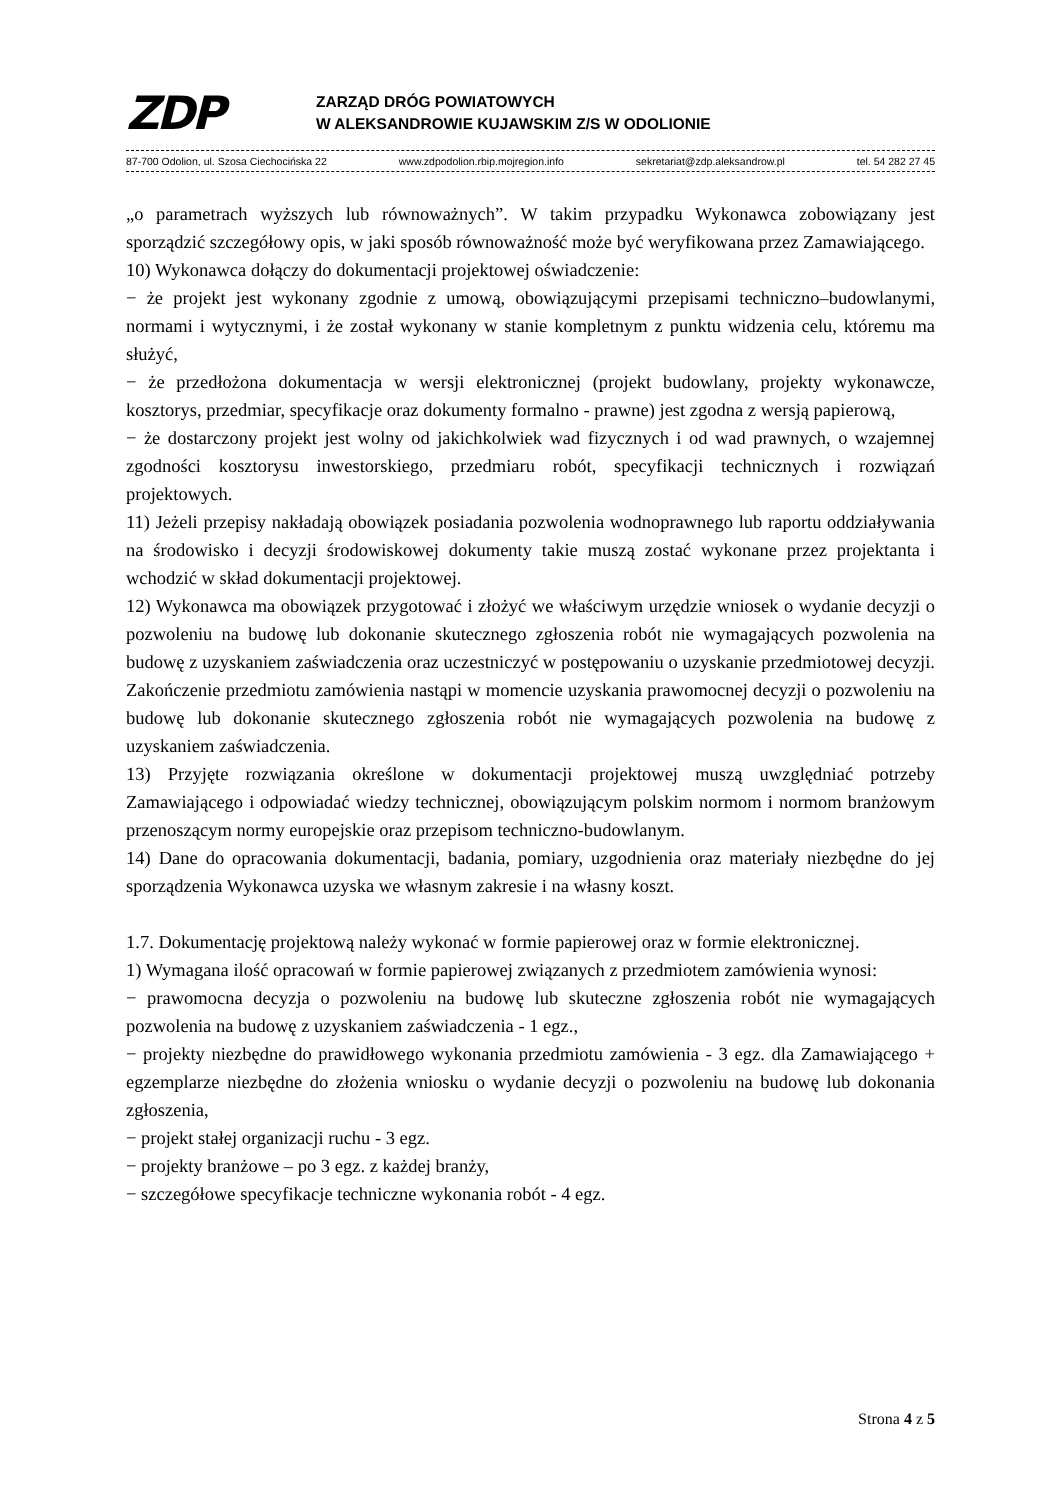ZDP
ZARZĄD DRÓG POWIATOWYCH
W ALEKSANDROWIE KUJAWSKIM Z/S W ODOLIONIE
87-700 Odolion, ul. Szosa Ciechocińska 22 www.zdpodolion.rbip.mojregion.info sekretariat@zdp.aleksandrow.pl tel. 54 282 27 45
„o parametrach wyższych lub równoważnych”. W takim przypadku Wykonawca zobowiązany jest sporządzić szczegółowy opis, w jaki sposób równoważność może być weryfikowana przez Zamawiającego.
10) Wykonawca dołączy do dokumentacji projektowej oświadczenie:
− że projekt jest wykonany zgodnie z umową, obowiązującymi przepisami techniczno–budowlanymi, normami i wytycznymi, i że został wykonany w stanie kompletnym z punktu widzenia celu, któremu ma służyć,
− że przedłożona dokumentacja w wersji elektronicznej (projekt budowlany, projekty wykonawcze, kosztorys, przedmiar, specyfikacje oraz dokumenty formalno - prawne) jest zgodna z wersją papierową,
− że dostarczony projekt jest wolny od jakichkolwiek wad fizycznych i od wad prawnych, o wzajemnej zgodności kosztorysu inwestorskiego, przedmiaru robót, specyfikacji technicznych i rozwiązań projektowych.
11) Jeżeli przepisy nakładają obowiązek posiadania pozwolenia wodnoprawnego lub raportu oddziaływania na środowisko i decyzji środowiskowej dokumenty takie muszą zostać wykonane przez projektanta i wchodzić w skład dokumentacji projektowej.
12) Wykonawca ma obowiązek przygotować i złożyć we właściwym urzędzie wniosek o wydanie decyzji o pozwoleniu na budowę lub dokonanie skutecznego zgłoszenia robót nie wymagających pozwolenia na budowę z uzyskaniem zaświadczenia oraz uczestniczyć w postępowaniu o uzyskanie przedmiotowej decyzji. Zakończenie przedmiotu zamówienia nastąpi w momencie uzyskania prawomocnej decyzji o pozwoleniu na budowę lub dokonanie skutecznego zgłoszenia robót nie wymagających pozwolenia na budowę z uzyskaniem zaświadczenia.
13) Przyjęte rozwiązania określone w dokumentacji projektowej muszą uwzględniać potrzeby Zamawiającego i odpowiadać wiedzy technicznej, obowiązującym polskim normom i normom branżowym przenoszącym normy europejskie oraz przepisom techniczno-budowlanym.
14) Dane do opracowania dokumentacji, badania, pomiary, uzgodnienia oraz materiały niezbędne do jej sporządzenia Wykonawca uzyska we własnym zakresie i na własny koszt.
1.7. Dokumentację projektową należy wykonać w formie papierowej oraz w formie elektronicznej.
1) Wymagana ilość opracowań w formie papierowej związanych z przedmiotem zamówienia wynosi:
− prawomocna decyzja o pozwoleniu na budowę lub skuteczne zgłoszenia robót nie wymagających pozwolenia na budowę z uzyskaniem zaświadczenia - 1 egz.,
− projekty niezbędne do prawidłowego wykonania przedmiotu zamówienia - 3 egz. dla Zamawiającego + egzemplarze niezbędne do złożenia wniosku o wydanie decyzji o pozwoleniu na budowę lub dokonania zgłoszenia,
− projekt stałej organizacji ruchu - 3 egz.
− projekty branżowe – po 3 egz. z każdej branży,
− szczegółowe specyfikacje techniczne wykonania robót - 4 egz.
Strona 4 z 5